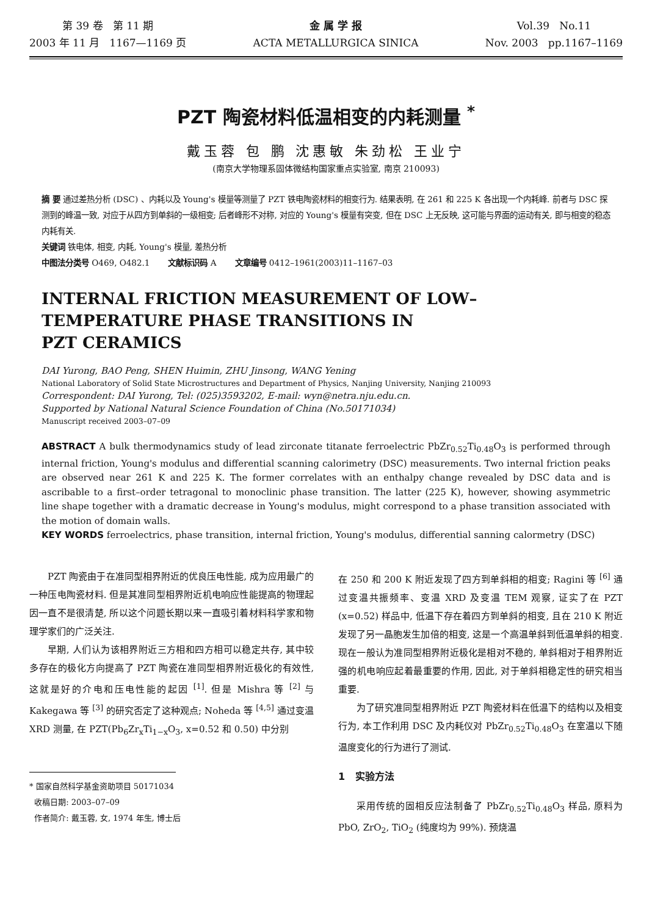第 39 卷 第 11 期
2003 年 11 月 1167—1169 页
金 属 学 报
ACTA METALLURGICA SINICA
Vol.39 No.11
Nov. 2003 pp.1167–1169
PZT 陶瓷材料低温相变的内耗测量 <sup>*</sup>
戴玉蓉 包 鹏 沈惠敏 朱劲松 王业宁
(南京大学物理系固体微结构国家重点实验室, 南京 210093)
摘 要 通过差热分析 (DSC) 、内耗以及 Young's 模量等测量了 PZT 铁电陶瓷材料的相变行为. 结果表明, 在 261 和 225 K 各出现一个内耗峰. 前者与 DSC 探测到的峰温一致, 对应于从四方到单斜的一级相变; 后者峰形不对称, 对应的 Young's 模量有突变, 但在 DSC 上无反映, 这可能与界面的运动有关, 即与相变的稳态内耗有关.
关键词 铁电体, 相变, 内耗, Young's 模量, 差热分析
中图法分类号 O469, O482.1 文献标识码 A 文章编号 0412–1961(2003)11–1167–03
INTERNAL FRICTION MEASUREMENT OF LOW–
TEMPERATURE PHASE TRANSITIONS IN
PZT CERAMICS
DAI Yurong, BAO Peng, SHEN Huimin, ZHU Jinsong, WANG Yening
National Laboratory of Solid State Microstructures and Department of Physics, Nanjing University, Nanjing 210093
Correspondent: DAI Yurong, Tel: (025)3593202, E-mail: wyn@netra.nju.edu.cn.
Supported by National Natural Science Foundation of China (No.50171034)
Manuscript received 2003–07–09
ABSTRACT A bulk thermodynamics study of lead zirconate titanate ferroelectric PbZr<sub>0.52</sub>Ti<sub>0.48</sub>O<sub>3</sub> is performed through internal friction, Young's modulus and differential scanning calorimetry (DSC) measurements. Two internal friction peaks are observed near 261 K and 225 K. The former correlates with an enthalpy change revealed by DSC data and is ascribable to a first–order tetragonal to monoclinic phase transition. The latter (225 K), however, showing asymmetric line shape together with a dramatic decrease in Young's modulus, might correspond to a phase transition associated with the motion of domain walls.
KEY WORDS ferroelectrics, phase transition, internal friction, Young's modulus, differential sanning calormetry (DSC)
PZT 陶瓷由于在准同型相界附近的优良压电性能, 成为应用最广的一种压电陶瓷材料. 但是其准同型相界附近机电响应性能提高的物理起因一直不是很清楚, 所以这个问题长期以来一直吸引着材料科学家和物理学家们的广泛关注.
早期, 人们认为该相界附近三方相和四方相可以稳定共存, 其中较多存在的极化方向提高了 PZT 陶瓷在准同型相界附近极化的有效性, 这就是好的介电和压电性能的起因 <sup>[1]</sup>. 但是 Mishra 等 <sup>[2]</sup> 与 Kakegawa 等 <sup>[3]</sup> 的研究否定了这种观点; Noheda 等 <sup>[4,5]</sup> 通过变温 XRD 测量, 在 PZT(Pb<sub>6</sub>Zr<sub>x</sub>Ti<sub>1−x</sub>O<sub>3</sub>, x=0.52 和 0.50) 中分别
* 国家自然科学基金资助项目 50171034
收稿日期: 2003–07–09
作者简介: 戴玉蓉, 女, 1974 年生, 博士后
在 250 和 200 K 附近发现了四方到单斜相的相变; Ragini 等 <sup>[6]</sup> 通过变温共振频率、变温 XRD 及变温 TEM 观察, 证实了在 PZT (x=0.52) 样品中, 低温下存在着四方到单斜的相变, 且在 210 K 附近发现了另一晶胞发生加倍的相变, 这是一个高温单斜到低温单斜的相变. 现在一般认为准同型相界附近极化是相对不稳的, 单斜相对于相界附近强的机电响应起着最重要的作用, 因此, 对于单斜相稳定性的研究相当重要.
为了研究准同型相界附近 PZT 陶瓷材料在低温下的结构以及相变行为, 本工作利用 DSC 及内耗仪对 PbZr<sub>0.52</sub>Ti<sub>0.48</sub>O<sub>3</sub> 在室温以下随温度变化的行为进行了测试.
1 实验方法
采用传统的固相反应法制备了 PbZr<sub>0.52</sub>Ti<sub>0.48</sub>O<sub>3</sub> 样品, 原料为 PbO, ZrO<sub>2</sub>, TiO<sub>2</sub> (纯度均为 99%). 预烧温